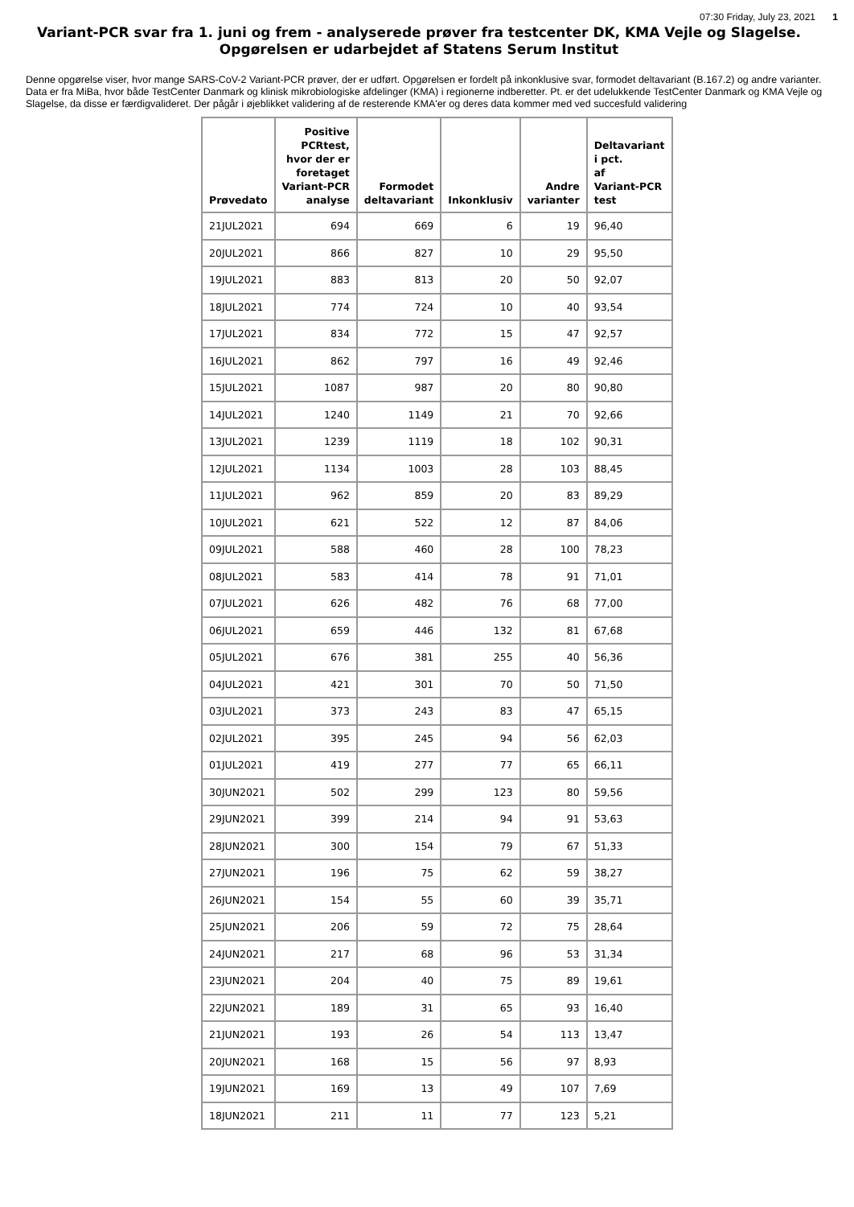07:30 Friday, July 23, 2021 1
Variant-PCR svar fra 1. juni og frem - analyserede prøver fra testcenter DK, KMA Vejle og Slagelse.
Opgørelsen er udarbejdet af Statens Serum Institut
Denne opgørelse viser, hvor mange SARS-CoV-2 Variant-PCR prøver, der er udført. Opgørelsen er fordelt på inkonklusive svar, formodet deltavariant (B.167.2) og andre varianter. Data er fra MiBa, hvor både TestCenter Danmark og klinisk mikrobiologiske afdelinger (KMA) i regionerne indberetter. Pt. er det udelukkende TestCenter Danmark og KMA Vejle og Slagelse, da disse er færdigvalideret. Der pågår i øjeblikket validering af de resterende KMA'er og deres data kommer med ved succesfuld validering
| Prøvedato | Positive PCRtest, hvor der er foretaget Variant-PCR analyse | Formodet deltavariant | Inkonklusiv | Andre varianter | Deltavariant i pct. af Variant-PCR test |
| --- | --- | --- | --- | --- | --- |
| 21JUL2021 | 694 | 669 | 6 | 19 | 96,40 |
| 20JUL2021 | 866 | 827 | 10 | 29 | 95,50 |
| 19JUL2021 | 883 | 813 | 20 | 50 | 92,07 |
| 18JUL2021 | 774 | 724 | 10 | 40 | 93,54 |
| 17JUL2021 | 834 | 772 | 15 | 47 | 92,57 |
| 16JUL2021 | 862 | 797 | 16 | 49 | 92,46 |
| 15JUL2021 | 1087 | 987 | 20 | 80 | 90,80 |
| 14JUL2021 | 1240 | 1149 | 21 | 70 | 92,66 |
| 13JUL2021 | 1239 | 1119 | 18 | 102 | 90,31 |
| 12JUL2021 | 1134 | 1003 | 28 | 103 | 88,45 |
| 11JUL2021 | 962 | 859 | 20 | 83 | 89,29 |
| 10JUL2021 | 621 | 522 | 12 | 87 | 84,06 |
| 09JUL2021 | 588 | 460 | 28 | 100 | 78,23 |
| 08JUL2021 | 583 | 414 | 78 | 91 | 71,01 |
| 07JUL2021 | 626 | 482 | 76 | 68 | 77,00 |
| 06JUL2021 | 659 | 446 | 132 | 81 | 67,68 |
| 05JUL2021 | 676 | 381 | 255 | 40 | 56,36 |
| 04JUL2021 | 421 | 301 | 70 | 50 | 71,50 |
| 03JUL2021 | 373 | 243 | 83 | 47 | 65,15 |
| 02JUL2021 | 395 | 245 | 94 | 56 | 62,03 |
| 01JUL2021 | 419 | 277 | 77 | 65 | 66,11 |
| 30JUN2021 | 502 | 299 | 123 | 80 | 59,56 |
| 29JUN2021 | 399 | 214 | 94 | 91 | 53,63 |
| 28JUN2021 | 300 | 154 | 79 | 67 | 51,33 |
| 27JUN2021 | 196 | 75 | 62 | 59 | 38,27 |
| 26JUN2021 | 154 | 55 | 60 | 39 | 35,71 |
| 25JUN2021 | 206 | 59 | 72 | 75 | 28,64 |
| 24JUN2021 | 217 | 68 | 96 | 53 | 31,34 |
| 23JUN2021 | 204 | 40 | 75 | 89 | 19,61 |
| 22JUN2021 | 189 | 31 | 65 | 93 | 16,40 |
| 21JUN2021 | 193 | 26 | 54 | 113 | 13,47 |
| 20JUN2021 | 168 | 15 | 56 | 97 | 8,93 |
| 19JUN2021 | 169 | 13 | 49 | 107 | 7,69 |
| 18JUN2021 | 211 | 11 | 77 | 123 | 5,21 |